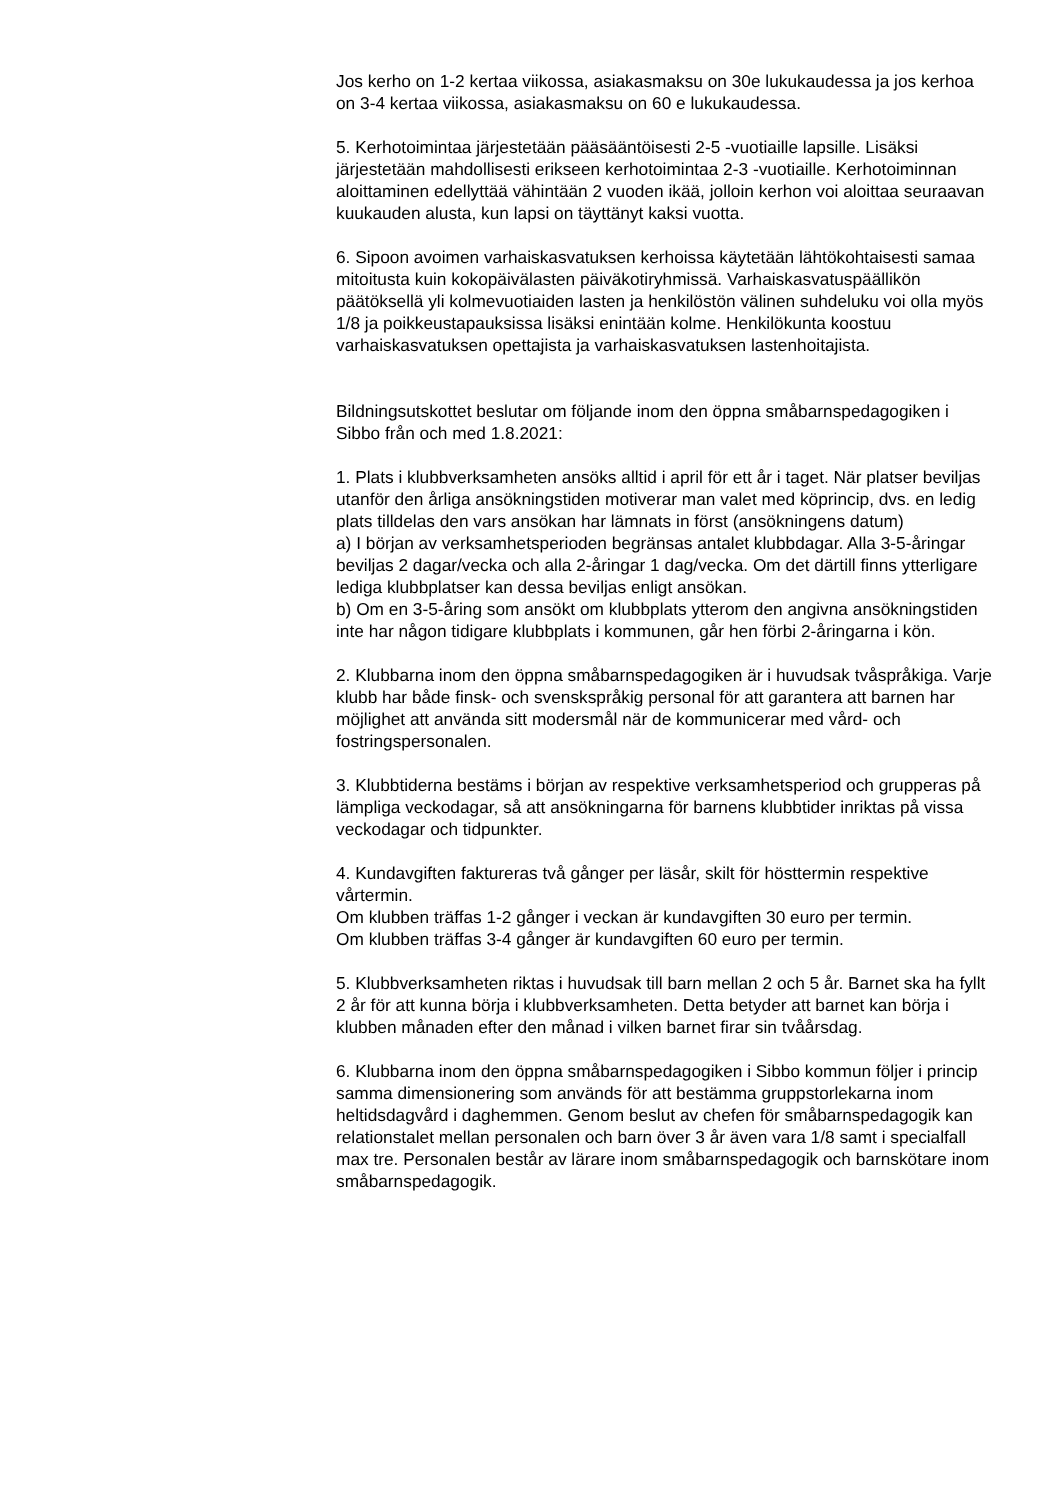Jos kerho on 1-2 kertaa viikossa, asiakasmaksu on 30e lukukaudessa ja jos kerhoa on 3-4 kertaa viikossa, asiakasmaksu on 60 e lukukaudessa.
5. Kerhotoimintaa järjestetään pääsääntöisesti 2-5 -vuotiaille lapsille. Lisäksi järjestetään mahdollisesti erikseen kerhotoimintaa 2-3 -vuotiaille. Kerhotoiminnan aloittaminen edellyttää vähintään 2 vuoden ikää, jolloin kerhon voi aloittaa seuraavan kuukauden alusta, kun lapsi on täyttänyt kaksi vuotta.
6. Sipoon avoimen varhaiskasvatuksen kerhoissa käytetään lähtökohtaisesti samaa mitoitusta kuin kokopäivälasten päiväkotiryhmissä. Varhaiskasvatuspäällikön päätöksellä yli kolmevuotiaiden lasten ja henkilöstön välinen suhdeluku voi olla myös 1/8 ja poikkeustapauksissa lisäksi enintään kolme. Henkilökunta koostuu varhaiskasvatuksen opettajista ja varhaiskasvatuksen lastenhoitajista.
Bildningsutskottet beslutar om följande inom den öppna småbarnspedagogiken i Sibbo från och med 1.8.2021:
1. Plats i klubbverksamheten ansöks alltid i april för ett år i taget. När platser beviljas utanför den årliga ansökningstiden motiverar man valet med köprincip, dvs. en ledig plats tilldelas den vars ansökan har lämnats in först (ansökningens datum)
a) I början av verksamhetsperioden begränsas antalet klubbdagar. Alla 3-5-åringar beviljas 2 dagar/vecka och alla 2-åringar 1 dag/vecka. Om det därtill finns ytterligare lediga klubbplatser kan dessa beviljas enligt ansökan.
b) Om en 3-5-åring som ansökt om klubbplats ytterom den angivna ansökningstiden inte har någon tidigare klubbplats i kommunen, går hen förbi 2-åringarna i kön.
2. Klubbarna inom den öppna småbarnspedagogiken är i huvudsak tvåspråkiga. Varje klubb har både finsk- och svenskspråkig personal för att garantera att barnen har möjlighet att använda sitt modersmål när de kommunicerar med vård- och fostringspersonalen.
3. Klubbtiderna bestäms i början av respektive verksamhetsperiod och grupperas på lämpliga veckodagar, så att ansökningarna för barnens klubbtider inriktas på vissa veckodagar och tidpunkter.
4. Kundavgiften faktureras två gånger per läsår, skilt för hösttermin respektive vårtermin.
Om klubben träffas 1-2 gånger i veckan är kundavgiften 30 euro per termin.
Om klubben träffas 3-4 gånger är kundavgiften 60 euro per termin.
5. Klubbverksamheten riktas i huvudsak till barn mellan 2 och 5 år. Barnet ska ha fyllt 2 år för att kunna börja i klubbverksamheten. Detta betyder att barnet kan börja i klubben månaden efter den månad i vilken barnet firar sin tvåårsdag.
6. Klubbarna inom den öppna småbarnspedagogiken i Sibbo kommun följer i princip samma dimensionering som används för att bestämma gruppstorlekarna inom heltidsdagvård i daghemmen. Genom beslut av chefen för småbarnspedagogik kan relationstalet mellan personalen och barn över 3 år även vara 1/8 samt i specialfall max tre. Personalen består av lärare inom småbarnspedagogik och barnskötare inom småbarnspedagogik.